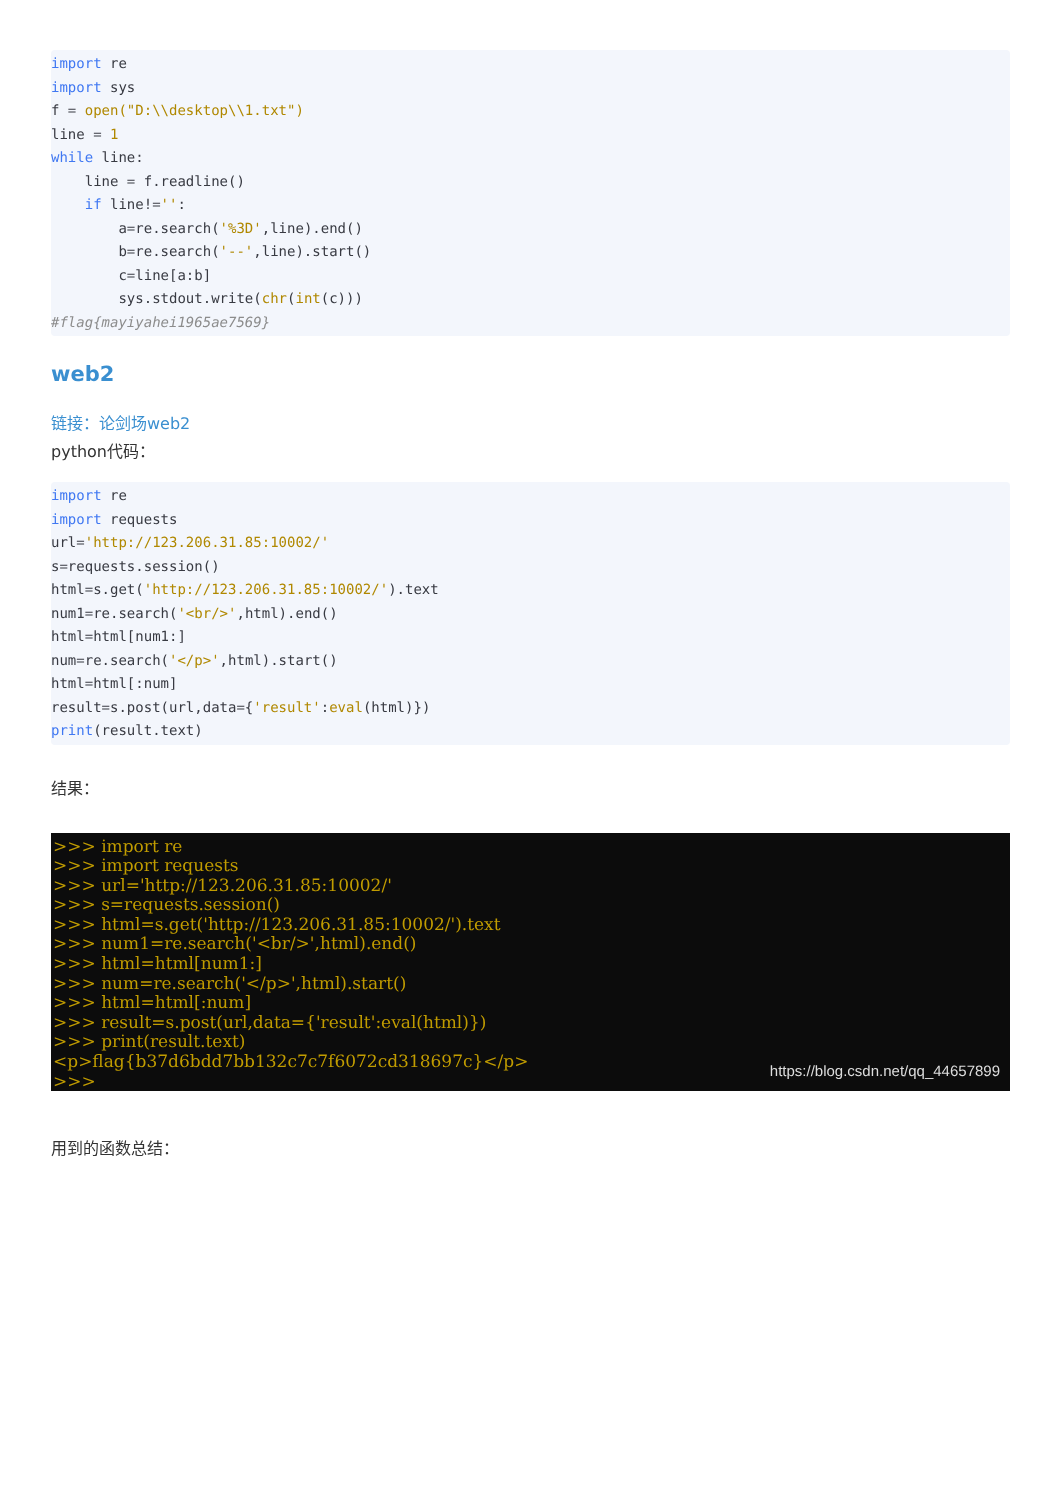import re
import sys
f = open("D:\\desktop\\1.txt")
line = 1
while line:
    line = f.readline()
    if line!='':
        a=re.search('%3D',line).end()
        b=re.search('--',line).start()
        c=line[a:b]
        sys.stdout.write(chr(int(c)))
#flag{mayiyahei1965ae7569}
web2
链接：论剑场web2
python代码：
import re
import requests
url='http://123.206.31.85:10002/'
s=requests.session()
html=s.get('http://123.206.31.85:10002/').text
num1=re.search('<br/>',html).end()
html=html[num1:]
num=re.search('</p>',html).start()
html=html[:num]
result=s.post(url,data={'result':eval(html)})
print(result.text)
结果：
>>> import re
>>> import requests
>>> url='http://123.206.31.85:10002/'
>>> s=requests.session()
>>> html=s.get('http://123.206.31.85:10002/').text
>>> num1=re.search('<br/>',html).end()
>>> html=html[num1:]
>>> num=re.search('</p>',html).start()
>>> html=html[:num]
>>> result=s.post(url,data={'result':eval(html)})
>>> print(result.text)
<p>flag{b37d6bdd7bb132c7c7f6072cd318697c}</p>
>>>
https://blog.csdn.net/qq_44657899
用到的函数总结：